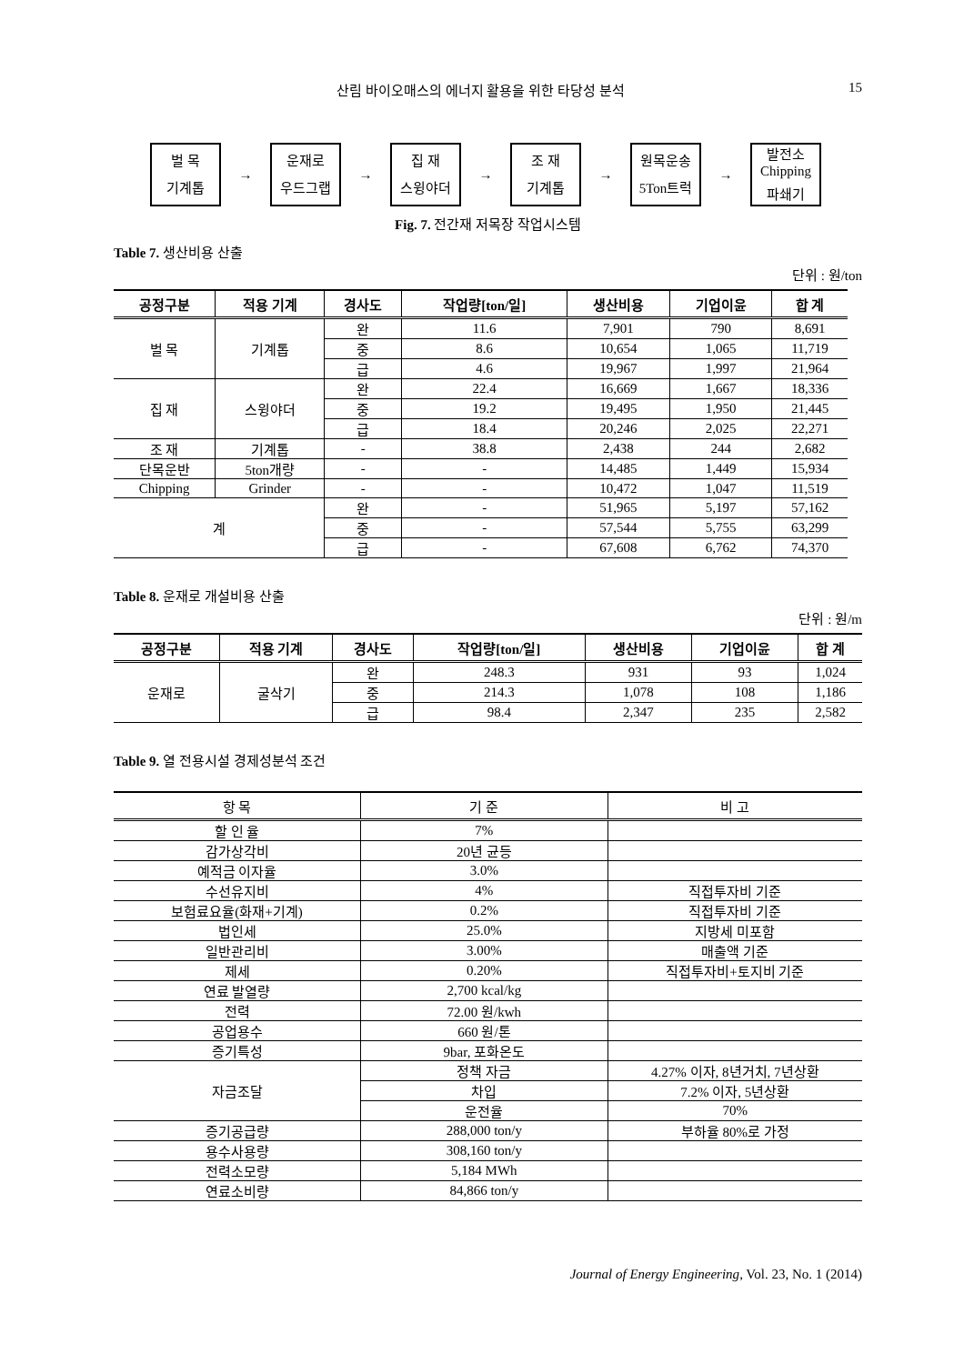산림 바이오매스의 에너지 활용을 위한 타당성 분석 15
벌 목
기계톱
→
운재로
우드그랩
→
집 재
스윙야더
→
조 재
기계톱
→
원목운송
5Ton트럭
→
발전소
Chipping
파쇄기
Fig. 7. 전간재 저목장 작업시스템
Table 7. 생산비용 산출
단위 : 원/ton
| 공정구분 | 적용 기계 | 경사도 | 작업량[ton/일] | 생산비용 | 기업이윤 | 합 계 |
| --- | --- | --- | --- | --- | --- | --- |
| 벌 목 | 기계톱 | 완 | 11.6 | 7,901 | 790 | 8,691 |
| | | 중 | 8.6 | 10,654 | 1,065 | 11,719 |
| | | 급 | 4.6 | 19,967 | 1,997 | 21,964 |
| 집 재 | 스윙야더 | 완 | 22.4 | 16,669 | 1,667 | 18,336 |
| | | 중 | 19.2 | 19,495 | 1,950 | 21,445 |
| | | 급 | 18.4 | 20,246 | 2,025 | 22,271 |
| 조 재 | 기계톱 | - | 38.8 | 2,438 | 244 | 2,682 |
| 단목운반 | 5ton개량 | - | - | 14,485 | 1,449 | 15,934 |
| Chipping | Grinder | - | - | 10,472 | 1,047 | 11,519 |
| 계 | | 완 | - | 51,965 | 5,197 | 57,162 |
| | | 중 | - | 57,544 | 5,755 | 63,299 |
| | | 급 | - | 67,608 | 6,762 | 74,370 |
Table 8. 운재로 개설비용 산출
단위 : 원/m
| 공정구분 | 적용 기계 | 경사도 | 작업량[ton/일] | 생산비용 | 기업이윤 | 합 계 |
| --- | --- | --- | --- | --- | --- | --- |
| 운재로 | 굴삭기 | 완 | 248.3 | 931 | 93 | 1,024 |
| | | 중 | 214.3 | 1,078 | 108 | 1,186 |
| | | 급 | 98.4 | 2,347 | 235 | 2,582 |
Table 9. 열 전용시설 경제성분석 조건
| 항 목 | 기 준 | 비 고 |
| --- | --- | --- |
| 할 인 율 | 7% | |
| 감가상각비 | 20년 균등 | |
| 예적금 이자율 | 3.0% | |
| 수선유지비 | 4% | 직접투자비 기준 |
| 보험료요율(화재+기계) | 0.2% | 직접투자비 기준 |
| 법인세 | 25.0% | 지방세 미포함 |
| 일반관리비 | 3.00% | 매출액 기준 |
| 제세 | 0.20% | 직접투자비+토지비 기준 |
| 연료 발열량 | 2,700 kcal/kg | |
| 전력 | 72.00 원/kwh | |
| 공업용수 | 660 원/톤 | |
| 증기특성 | 9bar, 포화온도 | |
| 자금조달 | 정책 자금 | 4.27% 이자, 8년거치, 7년상환 |
| | 차입 | 7.2% 이자, 5년상환 |
| | 운전율 | 70% |
| 증기공급량 | 288,000 ton/y | 부하율 80%로 가정 |
| 용수사용량 | 308,160 ton/y | |
| 전력소모량 | 5,184 MWh | |
| 연료소비량 | 84,866 ton/y | |
Journal of Energy Engineering, Vol. 23, No. 1 (2014)